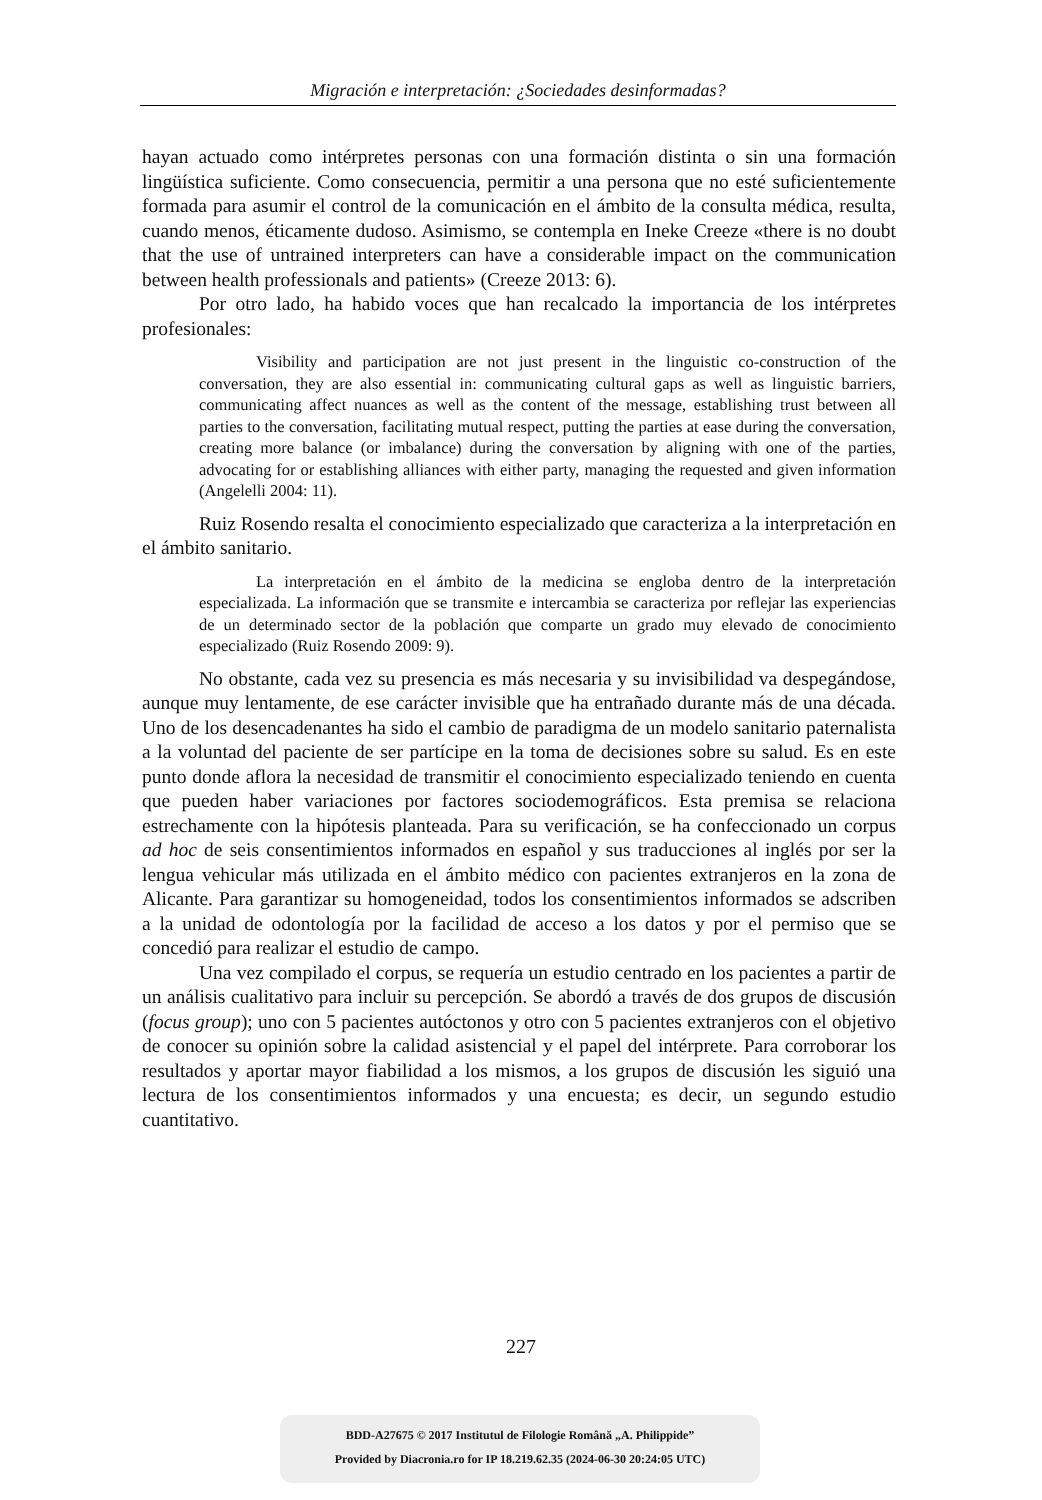Migración e interpretación: ¿Sociedades desinformadas?
hayan actuado como intérpretes personas con una formación distinta o sin una formación lingüística suficiente. Como consecuencia, permitir a una persona que no esté suficientemente formada para asumir el control de la comunicación en el ámbito de la consulta médica, resulta, cuando menos, éticamente dudoso. Asimismo, se contempla en Ineke Creeze «there is no doubt that the use of untrained interpreters can have a considerable impact on the communication between health professionals and patients» (Creeze 2013: 6).
Por otro lado, ha habido voces que han recalcado la importancia de los intérpretes profesionales:
Visibility and participation are not just present in the linguistic co-construction of the conversation, they are also essential in: communicating cultural gaps as well as linguistic barriers, communicating affect nuances as well as the content of the message, establishing trust between all parties to the conversation, facilitating mutual respect, putting the parties at ease during the conversation, creating more balance (or imbalance) during the conversation by aligning with one of the parties, advocating for or establishing alliances with either party, managing the requested and given information (Angelelli 2004: 11).
Ruiz Rosendo resalta el conocimiento especializado que caracteriza a la interpretación en el ámbito sanitario.
La interpretación en el ámbito de la medicina se engloba dentro de la interpretación especializada. La información que se transmite e intercambia se caracteriza por reflejar las experiencias de un determinado sector de la población que comparte un grado muy elevado de conocimiento especializado (Ruiz Rosendo 2009: 9).
No obstante, cada vez su presencia es más necesaria y su invisibilidad va despegándose, aunque muy lentamente, de ese carácter invisible que ha entrañado durante más de una década. Uno de los desencadenantes ha sido el cambio de paradigma de un modelo sanitario paternalista a la voluntad del paciente de ser partícipe en la toma de decisiones sobre su salud. Es en este punto donde aflora la necesidad de transmitir el conocimiento especializado teniendo en cuenta que pueden haber variaciones por factores sociodemográficos. Esta premisa se relaciona estrechamente con la hipótesis planteada. Para su verificación, se ha confeccionado un corpus ad hoc de seis consentimientos informados en español y sus traducciones al inglés por ser la lengua vehicular más utilizada en el ámbito médico con pacientes extranjeros en la zona de Alicante. Para garantizar su homogeneidad, todos los consentimientos informados se adscriben a la unidad de odontología por la facilidad de acceso a los datos y por el permiso que se concedió para realizar el estudio de campo.
Una vez compilado el corpus, se requería un estudio centrado en los pacientes a partir de un análisis cualitativo para incluir su percepción. Se abordó a través de dos grupos de discusión (focus group); uno con 5 pacientes autóctonos y otro con 5 pacientes extranjeros con el objetivo de conocer su opinión sobre la calidad asistencial y el papel del intérprete. Para corroborar los resultados y aportar mayor fiabilidad a los mismos, a los grupos de discusión les siguió una lectura de los consentimientos informados y una encuesta; es decir, un segundo estudio cuantitativo.
227
BDD-A27675 © 2017 Institutul de Filologie Română „A. Philippide”
Provided by Diacronia.ro for IP 18.219.62.35 (2024-06-30 20:24:05 UTC)